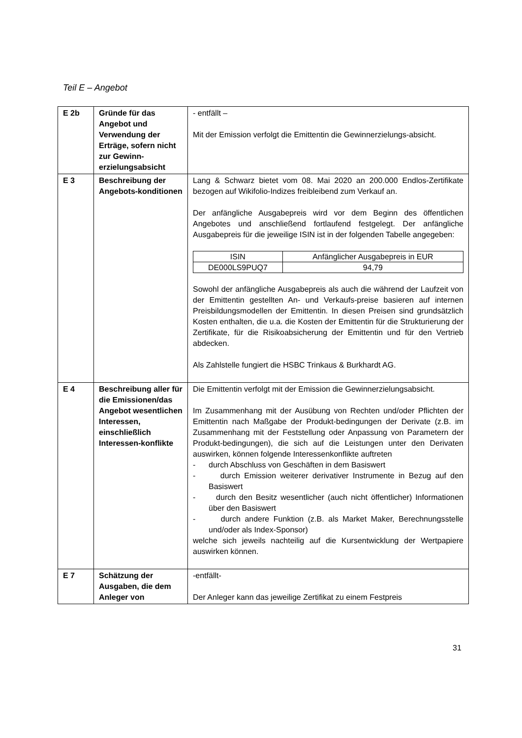Teil E – Angebot
| E 2b | Gründe für das Angebot und Verwendung der Erträge, sofern nicht zur Gewinn-erzielungsabsicht | - entfällt – Mit der Emission verfolgt die Emittentin die Gewinnerzielungs-absicht. |
| E 3 | Beschreibung der Angebots-konditionen | Lang & Schwarz bietet vom 08. Mai 2020 an 200.000 Endlos-Zertifikate bezogen auf Wikifolio-Indizes freibleibend zum Verkauf an. Der anfängliche Ausgabepreis wird vor dem Beginn des öffentlichen Angebotes und anschließend fortlaufend festgelegt. Der anfängliche Ausgabepreis für die jeweilige ISIN ist in der folgenden Tabelle angegeben: / ISIN / Anfänglicher Ausgabepreis in EUR / / --- / --- / / DE000LS9PUQ7 / 94,79 / Sowohl der anfängliche Ausgabepreis als auch die während der Laufzeit von der Emittentin gestellten An- und Verkaufs-preise basieren auf internen Preisbildungsmodellen der Emittentin. In diesen Preisen sind grundsätzlich Kosten enthalten, die u.a. die Kosten der Emittentin für die Strukturierung der Zertifikate, für die Risikoabsicherung der Emittentin und für den Vertrieb abdecken. Als Zahlstelle fungiert die HSBC Trinkaus & Burkhardt AG. |
| E 4 | Beschreibung aller für die Emissionen/das Angebot wesentlichen Interessen, einschließlich Interessen-konflikte | Die Emittentin verfolgt mit der Emission die Gewinnerzielungsabsicht. Im Zusammenhang mit der Ausübung von Rechten und/oder Pflichten der Emittentin nach Maßgabe der Produkt-bedingungen der Derivate (z.B. im Zusammenhang mit der Feststellung oder Anpassung von Parametern der Produkt-bedingungen), die sich auf die Leistungen unter den Derivaten auswirken, können folgende Interessenkonflikte auftreten - durch Abschluss von Geschäften in dem Basiswert - durch Emission weiterer derivativer Instrumente in Bezug auf den Basiswert - durch den Besitz wesentlicher (auch nicht öffentlicher) Informationen über den Basiswert - durch andere Funktion (z.B. als Market Maker, Berechnungsstelle und/oder als Index-Sponsor) welche sich jeweils nachteilig auf die Kursentwicklung der Wertpapiere auswirken können. |
| E 7 | Schätzung der Ausgaben, die dem Anleger von | -entfällt- Der Anleger kann das jeweilige Zertifikat zu einem Festpreis |
31